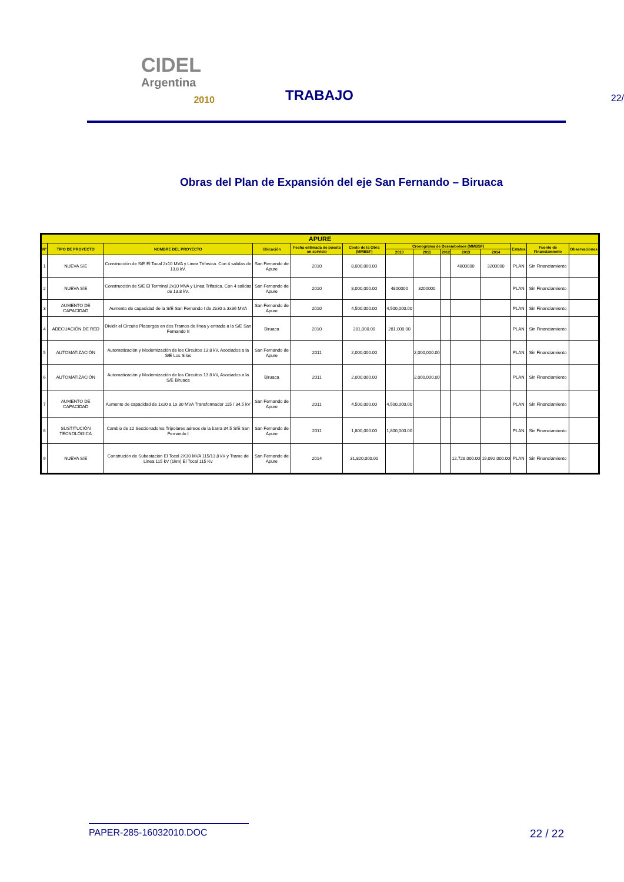CIDEL
Argentina
2010
TRABAJO
22/
Obras del Plan de Expansión del eje San Fernando – Biruaca
| APURE | | | | | | | | | | | | | |
| --- | --- | --- | --- | --- | --- | --- | --- | --- | --- | --- | --- | --- | --- |
| N° | TIPO DE PROYECTO | NOMBRE DEL PROYECTO | Ubicación | Fecha estimada de puesta en servicio | Costo de la Obra (MMBSF) | Cronograma de Desembolsos (MMBSF) | | | | | Estatus | Fuente de Financiamiento | Observaciones |
| | | | | | | 2010 | 2011 | 2012 | 2013 | 2014 | | | |
| 1 | NUEVA S/E | Construcción de S/E El Tocal 2x10 MVA y Linea Trifasica. Con 4 salidas de 13.8 kV. | San Fernando de Apure | 2010 | 8,000,000.00 | | | | 4800000 | 3200000 | PLAN | Sin Financiamiento | |
| 2 | NUEVA S/E | Construcción de S/E El Terminal 2x10 MVA y Linea Trifasica. Con 4 salidas de 13.8 kV. | San Fernando de Apure | 2010 | 8,000,000.00 | 4800000 | 3200000 | | | | PLAN | Sin Financiamiento | |
| 3 | AUMENTO DE CAPACIDAD | Aumento de capacidad de la S/E San Fernando I de 2x30 a 3x36 MVA | San Fernando de Apure | 2010 | 4,500,000.00 | 4,500,000.00 | | | | | PLAN | Sin Financiamiento | |
| 4 | ADECUACIÓN DE RED | Dividir el Circuito Placergas en dos Tramos de linea y entrada a la S/E San Fernando II | Biruaca | 2010 | 281,000.00 | 281,000.00 | | | | | PLAN | Sin Financiamiento | |
| 5 | AUTOMATIZACIÓN | Automatización y Modernización de los Circuitos 13.8 kV, Asociados a la S/E Los Silos | San Fernando de Apure | 2011 | 2,000,000.00 | | 2,000,000.00 | | | | PLAN | Sin Financiamiento | |
| 6 | AUTOMATIZACIÓN | Automatización y Modernización de los Circuitos 13.8 kV, Asociados a la S/E Biruaca | Biruaca | 2011 | 2,000,000.00 | | 2,000,000.00 | | | | PLAN | Sin Financiamiento | |
| 7 | AUMENTO DE CAPACIDAD | Aumento de capacidad de 1x20 a 1x 30 MVA Transformador 115 / 34.5 kV | San Fernando de Apure | 2011 | 4,500,000.00 | 4,500,000.00 | | | | | PLAN | Sin Financiamiento | |
| 8 | SUSTITUCIÓN TECNOLÓGICA | Cambio de 10 Seccionadores Tripolares aéreos de la barra 34.5 S/E San Fernando I | San Fernando de Apure | 2011 | 1,800,000.00 | 1,800,000.00 | | | | | PLAN | Sin Financiamiento | |
| 9 | NUEVA S/E | Construción de Subestación El Tocal 2X30 MVA 115/13,8 kV y Tramo de Linea 115 kV (1km) El Tocal 115 Kv | San Fernando de Apure | 2014 | 31,820,000.00 | | | | 12,728,000.00 | 19,092,000.00 | PLAN | Sin Financiamiento | |
PAPER-285-16032010.DOC 22 / 22